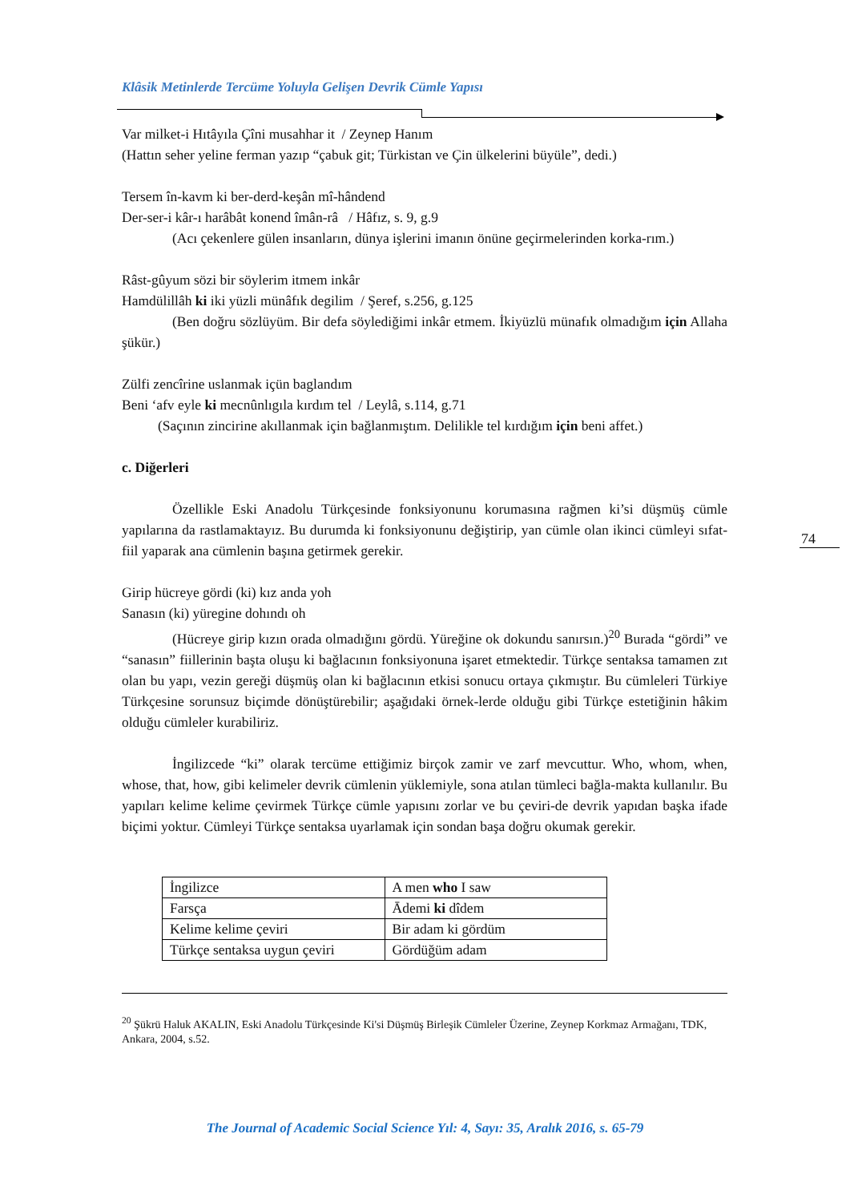Klâsik Metinlerde Tercüme Yoluyla Gelişen Devrik Cümle Yapısı
Var milket-i Hıtâyıla Çîni musahhar it / Zeynep Hanım
(Hattın seher yeline ferman yazıp “çabuk git; Türkistan ve Çin ülkelerini büyüle”, dedi.)
Tersem în-kavm ki ber-derd-keşân mî-hândend
Der-ser-i kâr-ı harâbât konend îmân-râ / Hâfız, s. 9, g.9
(Acı çekenlere gülen insanların, dünya işlerini imanın önüne geçirmelerinden korka-rım.)
Râst-gûyum sözi bir söylerim itmem inkâr
Hamdülillâh ki iki yüzli münâfık degilim / Şeref, s.256, g.125
(Ben doğru sözlüyüm. Bir defa söylediğimi inkâr etmem. İkiyüzlü münafık olmadığım için Allaha şükür.)
Zülfi zencîrine uslanmak içün baglandım
Beni ‘afv eyle ki mecnûnlıgıla kırdım tel / Leylâ, s.114, g.71
(Saçının zincirine akıllanmak için bağlanmıştım. Delilikle tel kırdığım için beni affet.)
c. Diğerleri
Özellikle Eski Anadolu Türkçesinde fonksiyonunu korumasına rağmen ki’si düşmüş cümle yapılarına da rastlamaktayız. Bu durumda ki fonksiyonunu değiştirip, yan cümle olan ikinci cümleyi sıfat-fiil yaparak ana cümlenin başına getirmek gerekir.
Girip hücreye gördi (ki) kız anda yoh
Sanasın (ki) yüregine dohındı oh
(Hücreye girip kızın orada olmadığını gördü. Yüreğine ok dokundu sanırsın.)<sup>20</sup> Burada “gördi” ve “sanasın” fiillerinin başta oluşu ki bağlacının fonksiyonuna işaret etmektedir. Türkçe sentaksa tamamen zıt olan bu yapı, vezin gereği düşmüş olan ki bağlacının etkisi sonucu ortaya çıkmıştır. Bu cümleleri Türkiye Türkçesine sorunsuz biçimde dönüştürebilir; aşağıdaki örnek-lerde olduğu gibi Türkçe estetiğinin hâkim olduğu cümleler kurabiliriz.
İngilizcede “ki” olarak tercüme ettiğimiz birçok zamir ve zarf mevcuttur. Who, whom, when, whose, that, how, gibi kelimeler devrik cümlenin yüklemiyle, sona atılan tümleci bağla-makta kullanılır. Bu yapıları kelime kelime çevirmek Türkçe cümle yapısını zorlar ve bu çeviri-de devrik yapıdan başka ifade biçimi yoktur. Cümleyi Türkçe sentaksa uyarlamak için sondan başa doğru okumak gerekir.
| İngilizce | A men who I saw |
| Farsça | Ādemi ki dîdem |
| Kelime kelime çeviri | Bir adam ki gördüm |
| Türkçe sentaksa uygun çeviri | Gördüğüm adam |
<sup>20</sup> Şükrü Haluk AKALIN, Eski Anadolu Türkçesinde Ki'si Düşmüş Birleşik Cümleler Üzerine, Zeynep Korkmaz Armağanı, TDK, Ankara, 2004, s.52.
74
The Journal of Academic Social Science Yıl: 4, Sayı: 35, Aralık 2016, s. 65-79